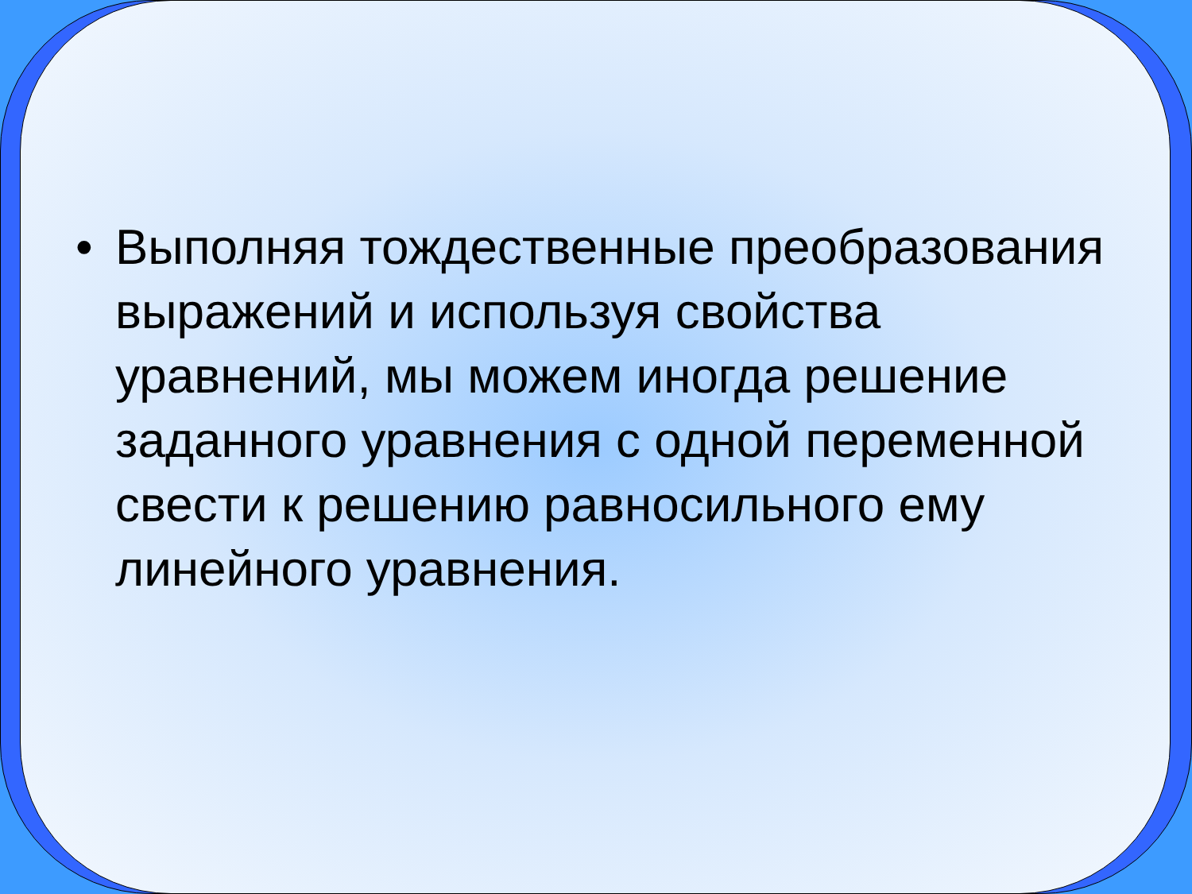• Выполняя тождественные преобразования выражений и используя свойства уравнений, мы можем иногда решение заданного уравнения с одной переменной свести к решению равносильного ему линейного уравнения.